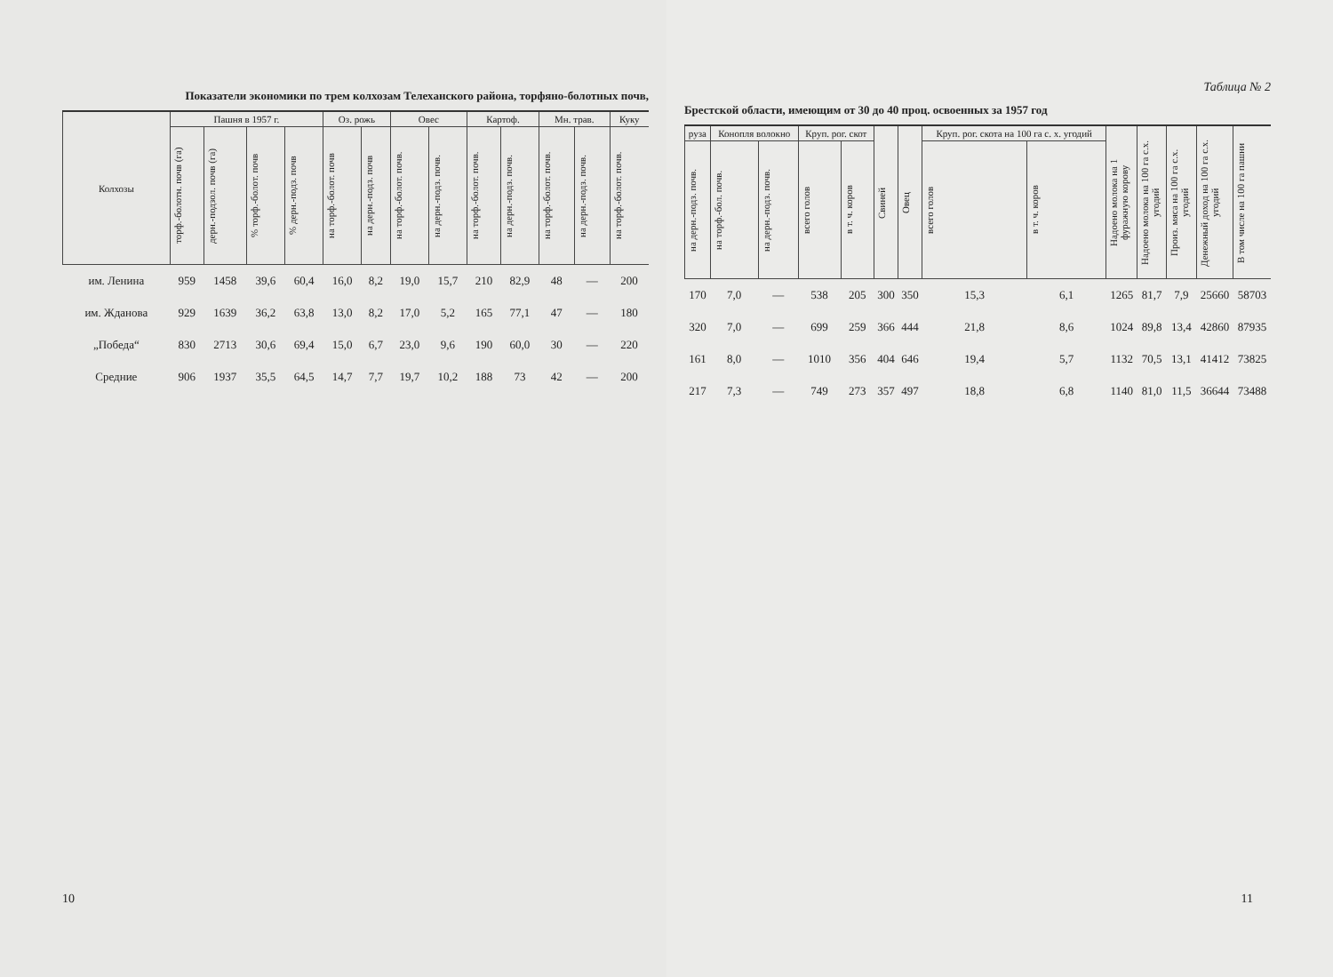Показатели экономики по трем колхозам Телеханского района, торфяно-болотных почв,
| Колхозы | Пашня в 1957 г. | | | | Оз. рожь | | Овес | | Картоф. | | Мн. трав. | | Куку |
| --- | --- | --- | --- | --- | --- | --- | --- | --- | --- | --- | --- | --- | --- |
| | торф.-болотн. почв (га) | дерн.-подзол. почв (га) | % торф.-болот. почв | % дерн.-подз. почв | на торф.-болот. почв | на дерн.-подз. почв | на торф.-болот. почв. | на дерн.-подз. почв. | на торф.-болот. почв. | на дерн.-подз. почв. | на торф.-болот. почв. | на дерн.-подз. почв. | на торф.-болот. почв. |
| им. Ленина | 959 | 1458 | 39,6 | 60,4 | 16,0 | 8,2 | 19,0 | 15,7 | 210 | 82,9 | 48 | — | 200 |
| им. Жданова | 929 | 1639 | 36,2 | 63,8 | 13,0 | 8,2 | 17,0 | 5,2 | 165 | 77,1 | 47 | — | 180 |
| „Победа“ | 830 | 2713 | 30,6 | 69,4 | 15,0 | 6,7 | 23,0 | 9,6 | 190 | 60,0 | 30 | — | 220 |
| Средние | 906 | 1937 | 35,5 | 64,5 | 14,7 | 7,7 | 19,7 | 10,2 | 188 | 73 | 42 | — | 200 |
10
Таблица № 2
Брестской области, имеющим от 30 до 40 проц. освоенных за 1957 год
| руза | Конопля волокно | | Круп. рог. скот | | Свиней | Овец | Круп. рог. скота на 100 га с. х. угодий | | Надоено молока на 1 фуражную корову | Надоено молока на 100 га с.х. угодий | Произ. мяса на 100 га с.х. угодий | Денежный доход на 100 га с.х. угодий | В том числе на 100 га пашни |
| --- | --- | --- | --- | --- | --- | --- | --- | --- | --- | --- | --- | --- | --- |
| на дерн.-подз. почв. | на торф.-бол. почв. | на дерн.-подз. почв. | всего голов | в т. ч. коров | | | всего голов | в т. ч. коров | | | | | |
| 170 | 7,0 | — | 538 | 205 | 300 | 350 | 15,3 | 6,1 | 1265 | 81,7 | 7,9 | 25660 | 58703 |
| 320 | 7,0 | — | 699 | 259 | 366 | 444 | 21,8 | 8,6 | 1024 | 89,8 | 13,4 | 42860 | 87935 |
| 161 | 8,0 | — | 1010 | 356 | 404 | 646 | 19,4 | 5,7 | 1132 | 70,5 | 13,1 | 41412 | 73825 |
| 217 | 7,3 | — | 749 | 273 | 357 | 497 | 18,8 | 6,8 | 1140 | 81,0 | 11,5 | 36644 | 73488 |
11